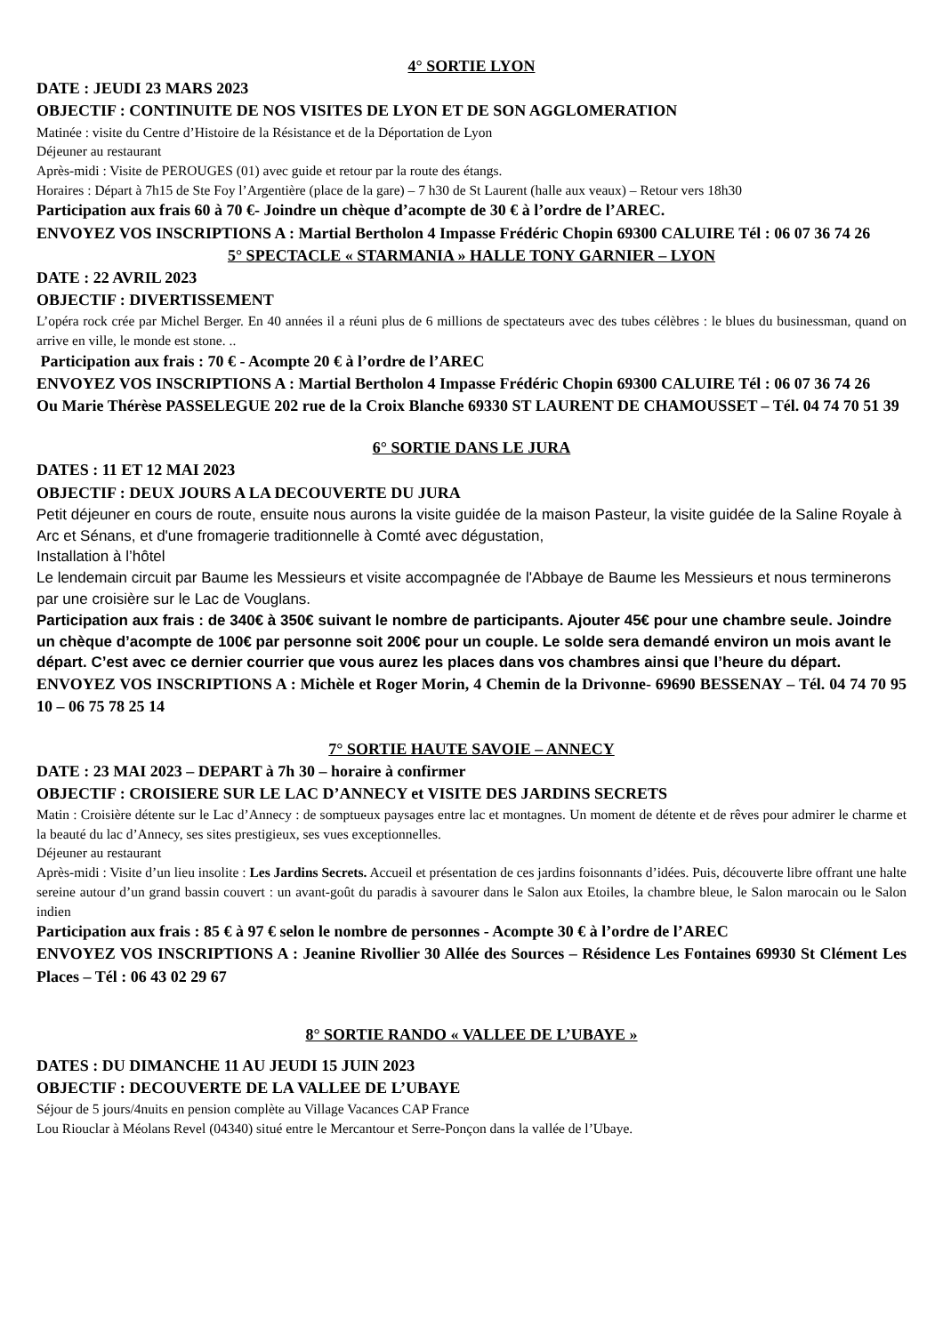4° SORTIE LYON
DATE : JEUDI 23 MARS 2023
OBJECTIF : CONTINUITE DE NOS VISITES DE LYON ET DE SON AGGLOMERATION
Matinée : visite du Centre d’Histoire de la Résistance et de la Déportation de Lyon
Déjeuner au restaurant
Après-midi : Visite de PEROUGES (01) avec guide et retour par la route des étangs.
Horaires : Départ à 7h15 de Ste Foy l’Argentière (place de la gare) – 7 h30 de St Laurent (halle aux veaux) – Retour vers 18h30
Participation aux frais 60 à 70 €- Joindre un chèque d’acompte de 30 € à l’ordre de l’AREC.
ENVOYEZ VOS INSCRIPTIONS A : Martial Bertholon 4 Impasse Frédéric Chopin 69300 CALUIRE Tél : 06 07 36 74 26
5° SPECTACLE « STARMANIA » HALLE TONY GARNIER – LYON
DATE : 22 AVRIL 2023
OBJECTIF : DIVERTISSEMENT
L’opéra rock crée par Michel Berger. En 40 années il a réuni plus de 6 millions de spectateurs avec des tubes célèbres : le blues du businessman, quand on arrive en ville, le monde est stone. ..
Participation aux frais : 70 € - Acompte 20 € à l’ordre de l’AREC
ENVOYEZ VOS INSCRIPTIONS A : Martial Bertholon 4 Impasse Frédéric Chopin 69300 CALUIRE Tél : 06 07 36 74 26
Ou Marie Thérèse PASSELEGUE 202 rue de la Croix Blanche 69330 ST LAURENT DE CHAMOUSSET – Tél. 04 74 70 51 39
6° SORTIE DANS LE JURA
DATES : 11 ET 12 MAI 2023
OBJECTIF : DEUX JOURS A LA DECOUVERTE DU JURA
Petit déjeuner en cours de route, ensuite nous aurons la visite guidée de la maison Pasteur, la visite guidée de la Saline Royale à Arc et Sénans, et d'une fromagerie traditionnelle à Comté avec dégustation,
Installation à l’hôtel
Le lendemain circuit par Baume les Messieurs et visite accompagnée de l'Abbaye de Baume les Messieurs et nous terminerons par une croisière sur le Lac de Vouglans.
Participation aux frais : de 340€ à 350€ suivant le nombre de participants. Ajouter 45€ pour une chambre seule. Joindre un chèque d’acompte de 100€ par personne soit 200€ pour un couple. Le solde sera demandé environ un mois avant le départ. C’est avec ce dernier courrier que vous aurez les places dans vos chambres ainsi que l’heure du départ.
ENVOYEZ VOS INSCRIPTIONS A : Michèle et Roger Morin, 4 Chemin de la Drivonne- 69690 BESSENAY – Tél. 04 74 70 95 10 – 06 75 78 25 14
7° SORTIE HAUTE SAVOIE – ANNECY
DATE : 23 MAI 2023 – DEPART à 7h 30 – horaire à confirmer
OBJECTIF : CROISIERE SUR LE LAC D’ANNECY et VISITE DES JARDINS SECRETS
Matin : Croisière détente sur le Lac d’Annecy : de somptueux paysages entre lac et montagnes. Un moment de détente et de rêves pour admirer le charme et la beauté du lac d’Annecy, ses sites prestigieux, ses vues exceptionnelles.
Déjeuner au restaurant
Après-midi : Visite d’un lieu insolite : Les Jardins Secrets. Accueil et présentation de ces jardins foisonnants d’idées. Puis, découverte libre offrant une halte sereine autour d’un grand bassin couvert : un avant-goût du paradis à savourer dans le Salon aux Etoiles, la chambre bleue, le Salon marocain ou le Salon indien
Participation aux frais : 85 € à 97 € selon le nombre de personnes - Acompte 30 € à l’ordre de l’AREC
ENVOYEZ VOS INSCRIPTIONS A : Jeanine Rivollier 30 Allée des Sources – Résidence Les Fontaines 69930 St Clément Les Places – Tél : 06 43 02 29 67
8° SORTIE RANDO « VALLEE DE L’UBAYE »
DATES : DU DIMANCHE 11 AU JEUDI 15 JUIN 2023
OBJECTIF : DECOUVERTE DE LA VALLEE DE L’UBAYE
Séjour de 5 jours/4nuits en pension complète au Village Vacances CAP France
Lou Riouclar à Méolans Revel (04340) situé entre le Mercantour et Serre-Ponçon dans la vallée de l’Ubaye.